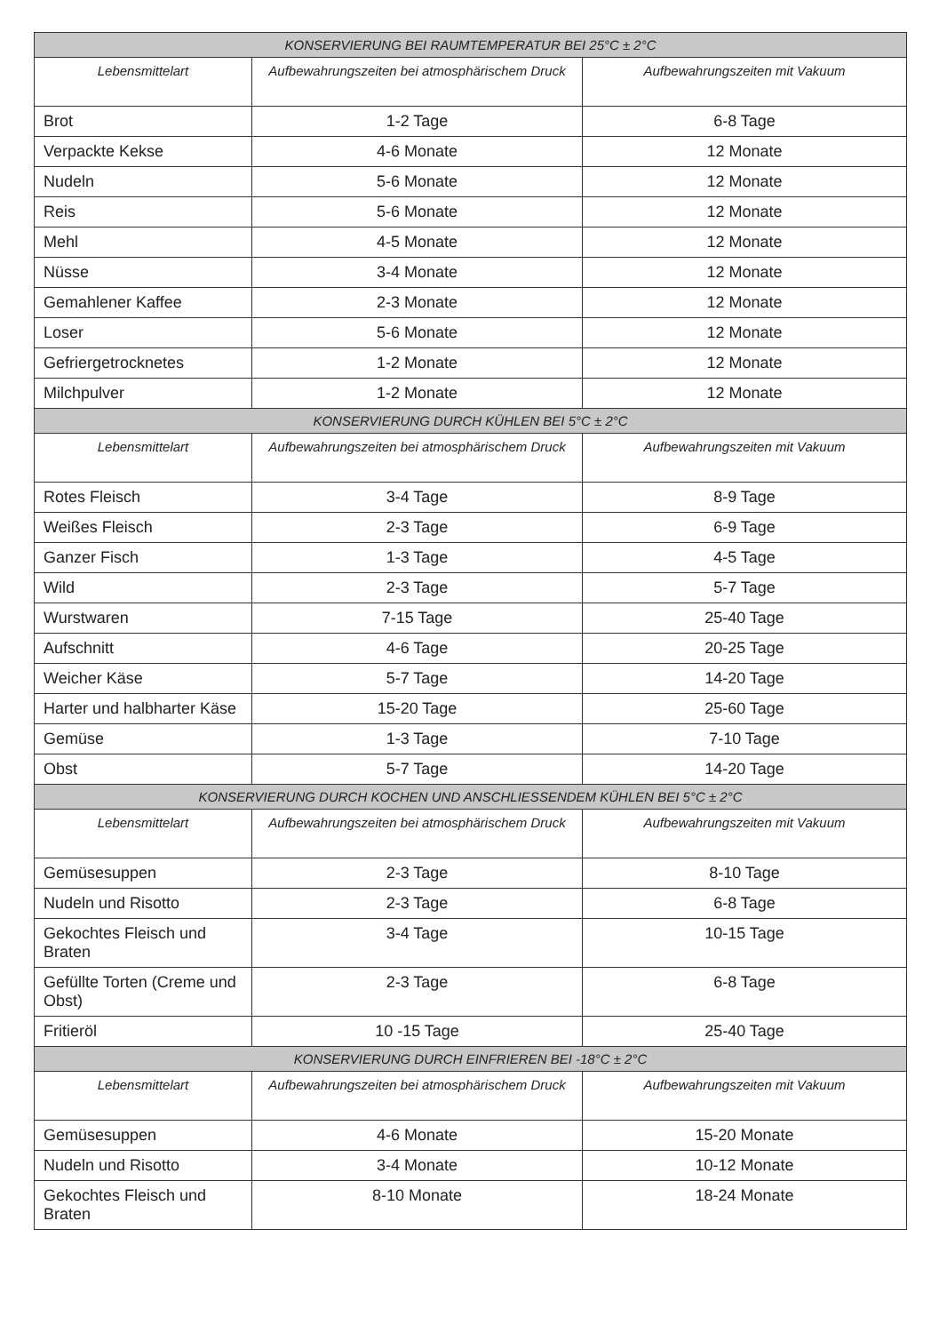| KONSERVIERUNG BEI RAUMTEMPERATUR BEI 25°C ± 2°C | | |
| --- | --- | --- |
| Lebensmittelart | Aufbewahrungszeiten bei atmosphärischem Druck | Aufbewahrungszeiten mit Vakuum |
| Brot | 1-2 Tage | 6-8 Tage |
| Verpackte Kekse | 4-6 Monate | 12 Monate |
| Nudeln | 5-6 Monate | 12 Monate |
| Reis | 5-6 Monate | 12 Monate |
| Mehl | 4-5 Monate | 12 Monate |
| Nüsse | 3-4 Monate | 12 Monate |
| Gemahlener Kaffee | 2-3 Monate | 12 Monate |
| Loser | 5-6 Monate | 12 Monate |
| Gefriergetrocknetes | 1-2 Monate | 12 Monate |
| Milchpulver | 1-2 Monate | 12 Monate |
| KONSERVIERUNG DURCH KÜHLEN BEI 5°C ± 2°C | | |
| Lebensmittelart | Aufbewahrungszeiten bei atmosphärischem Druck | Aufbewahrungszeiten mit Vakuum |
| Rotes Fleisch | 3-4 Tage | 8-9 Tage |
| Weißes Fleisch | 2-3 Tage | 6-9 Tage |
| Ganzer Fisch | 1-3 Tage | 4-5 Tage |
| Wild | 2-3 Tage | 5-7 Tage |
| Wurstwaren | 7-15 Tage | 25-40 Tage |
| Aufschnitt | 4-6 Tage | 20-25 Tage |
| Weicher Käse | 5-7 Tage | 14-20 Tage |
| Harter und halbharter Käse | 15-20 Tage | 25-60 Tage |
| Gemüse | 1-3 Tage | 7-10 Tage |
| Obst | 5-7 Tage | 14-20 Tage |
| KONSERVIERUNG DURCH KOCHEN UND ANSCHLIESSENDEM KÜHLEN BEI 5°C ± 2°C | | |
| Lebensmittelart | Aufbewahrungszeiten bei atmosphärischem Druck | Aufbewahrungszeiten mit Vakuum |
| Gemüsesuppen | 2-3 Tage | 8-10 Tage |
| Nudeln und Risotto | 2-3 Tage | 6-8 Tage |
| Gekochtes Fleisch und Braten | 3-4 Tage | 10-15 Tage |
| Gefüllte Torten (Creme und Obst) | 2-3 Tage | 6-8 Tage |
| Fritieröl | 10 -15 Tage | 25-40 Tage |
| KONSERVIERUNG DURCH EINFRIEREN BEI -18°C ± 2°C | | |
| Lebensmittelart | Aufbewahrungszeiten bei atmosphärischem Druck | Aufbewahrungszeiten mit Vakuum |
| Gemüsesuppen | 4-6 Monate | 15-20 Monate |
| Nudeln und Risotto | 3-4 Monate | 10-12 Monate |
| Gekochtes Fleisch und Braten | 8-10 Monate | 18-24 Monate |